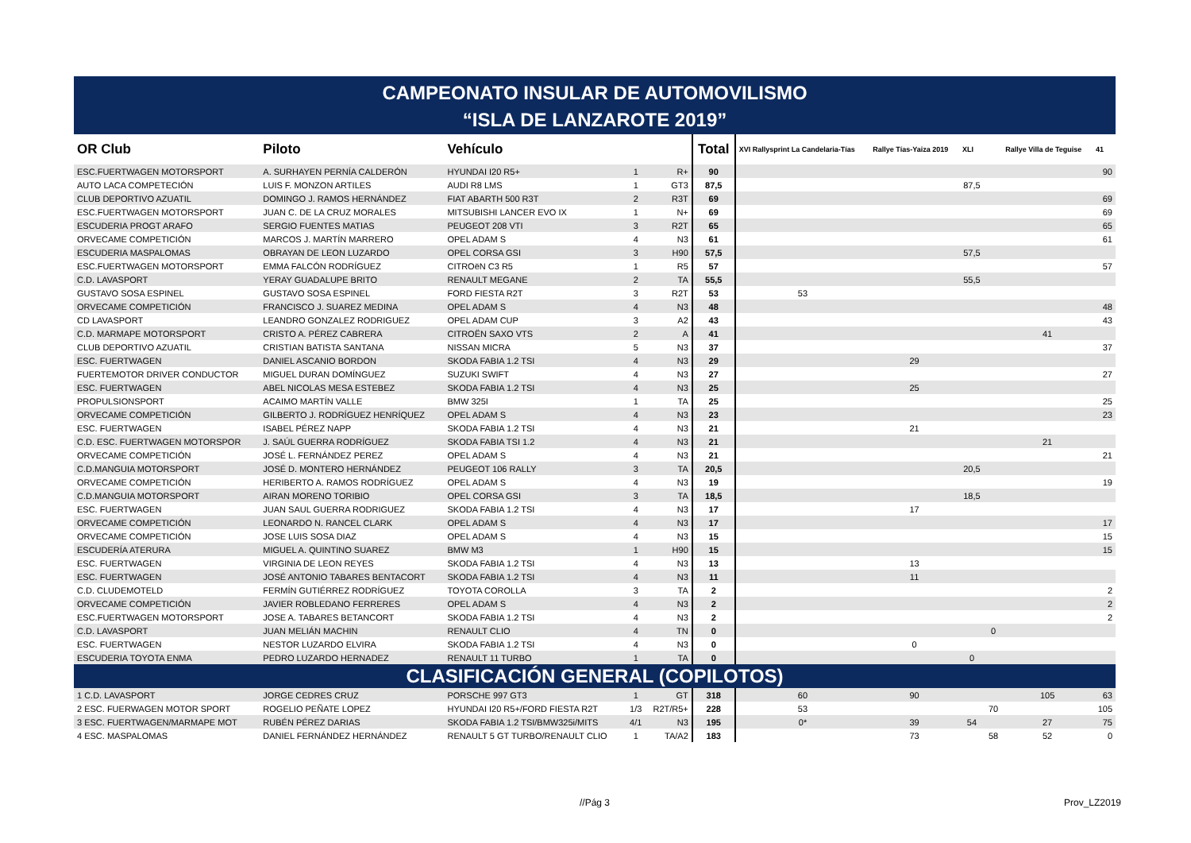CAMPEONATO INSULAR DE AUTOMOVILISMO
“ISLA DE LANZAROTE 2019”
| OR Club | Piloto | Vehículo | | | Total | XVI Rallysprint La Candelaria-Tías | Rallye Tías-Yaiza 2019 | XLI | | Rallye Villa de Teguise | 41 |
| --- | --- | --- | --- | --- | --- | --- | --- | --- | --- | --- | --- |
| ESC.FUERTWAGEN MOTORSPORT | A. SURHAYEN PERNÍA CALDERÓN | HYUNDAI I20 R5+ | 1 | R+ | 90 | | | | | | 90 |
| AUTO LACA COMPETECIÓN | LUIS F. MONZON ARTILES | AUDI R8 LMS | 1 | GT3 | 87,5 | | | 87,5 | | | |
| CLUB DEPORTIVO AZUATIL | DOMINGO J. RAMOS HERNÁNDEZ | FIAT ABARTH 500 R3T | 2 | R3T | 69 | | | | | | 69 |
| ESC.FUERTWAGEN MOTORSPORT | JUAN C. DE LA CRUZ MORALES | MITSUBISHI LANCER EVO IX | 1 | N+ | 69 | | | | | | 69 |
| ESCUDERIA PROGT ARAFO | SERGIO FUENTES MATIAS | PEUGEOT 208 VTI | 3 | R2T | 65 | | | | | | 65 |
| ORVECAME COMPETICIÓN | MARCOS J. MARTÍN MARRERO | OPEL ADAM S | 4 | N3 | 61 | | | | | | 61 |
| ESCUDERIA MASPALOMAS | OBRAYAN DE LEON LUZARDO | OPEL CORSA GSI | 3 | H90 | 57,5 | | | 57,5 | | | |
| ESC.FUERTWAGEN MOTORSPORT | EMMA FALCÓN RODRÍGUEZ | CITROëN C3 R5 | 1 | R5 | 57 | | | | | | 57 |
| C.D. LAVASPORT | YERAY GUADALUPE BRITO | RENAULT MEGANE | 2 | TA | 55,5 | | | 55,5 | | | |
| GUSTAVO SOSA ESPINEL | GUSTAVO SOSA ESPINEL | FORD FIESTA R2T | 3 | R2T | 53 | 53 | | | | | |
| ORVECAME COMPETICIÓN | FRANCISCO J. SUAREZ MEDINA | OPEL ADAM S | 4 | N3 | 48 | | | | | | 48 |
| CD LAVASPORT | LEANDRO GONZALEZ RODRIGUEZ | OPEL ADAM CUP | 3 | A2 | 43 | | | | | | 43 |
| C.D. MARMAPE MOTORSPORT | CRISTO A. PÉREZ CABRERA | CITROËN SAXO VTS | 2 | A | 41 | | | | | 41 | |
| CLUB DEPORTIVO AZUATIL | CRISTIAN BATISTA SANTANA | NISSAN MICRA | 5 | N3 | 37 | | | | | | 37 |
| ESC. FUERTWAGEN | DANIEL ASCANIO BORDON | SKODA FABIA 1.2 TSI | 4 | N3 | 29 | | 29 | | | | |
| FUERTEMOTOR DRIVER CONDUCTOR | MIGUEL DURAN DOMÍNGUEZ | SUZUKI SWIFT | 4 | N3 | 27 | | | | | | 27 |
| ESC. FUERTWAGEN | ABEL NICOLAS MESA ESTEBEZ | SKODA FABIA 1.2 TSI | 4 | N3 | 25 | | 25 | | | | |
| PROPULSIONSPORT | ACAIMO MARTÍN VALLE | BMW 325I | 1 | TA | 25 | | | | | | 25 |
| ORVECAME COMPETICIÓN | GILBERTO J. RODRÍGUEZ HENRÍQUEZ | OPEL ADAM S | 4 | N3 | 23 | | | | | | 23 |
| ESC. FUERTWAGEN | ISABEL PÉREZ NAPP | SKODA FABIA 1.2 TSI | 4 | N3 | 21 | | 21 | | | | |
| C.D. ESC. FUERTWAGEN MOTORSPOR | J. SAÚL GUERRA RODRÍGUEZ | SKODA FABIA TSI 1.2 | 4 | N3 | 21 | | | | | 21 | |
| ORVECAME COMPETICIÓN | JOSÉ L. FERNÁNDEZ PEREZ | OPEL ADAM S | 4 | N3 | 21 | | | | | | 21 |
| C.D.MANGUIA MOTORSPORT | JOSÉ D. MONTERO HERNÁNDEZ | PEUGEOT 106 RALLY | 3 | TA | 20,5 | | | 20,5 | | | |
| ORVECAME COMPETICIÓN | HERIBERTO A. RAMOS RODRÍGUEZ | OPEL ADAM S | 4 | N3 | 19 | | | | | | 19 |
| C.D.MANGUIA MOTORSPORT | AIRAN MORENO TORIBIO | OPEL CORSA GSI | 3 | TA | 18,5 | | | 18,5 | | | |
| ESC. FUERTWAGEN | JUAN SAUL GUERRA RODRIGUEZ | SKODA FABIA 1.2 TSI | 4 | N3 | 17 | | 17 | | | | |
| ORVECAME COMPETICIÓN | LEONARDO N. RANCEL CLARK | OPEL ADAM S | 4 | N3 | 17 | | | | | | 17 |
| ORVECAME COMPETICIÓN | JOSE LUIS SOSA DIAZ | OPEL ADAM S | 4 | N3 | 15 | | | | | | 15 |
| ESCUDERÍA ATERURA | MIGUEL A. QUINTINO SUAREZ | BMW M3 | 1 | H90 | 15 | | | | | | 15 |
| ESC. FUERTWAGEN | VIRGINIA DE LEON REYES | SKODA FABIA 1.2 TSI | 4 | N3 | 13 | | 13 | | | | |
| ESC. FUERTWAGEN | JOSÉ ANTONIO TABARES BENTACORT | SKODA FABIA 1.2 TSI | 4 | N3 | 11 | | 11 | | | | |
| C.D. CLUDEMOTELD | FERMÍN GUTIÉRREZ RODRÍGUEZ | TOYOTA COROLLA | 3 | TA | 2 | | | | | | 2 |
| ORVECAME COMPETICIÓN | JAVIER ROBLEDANO FERRERES | OPEL ADAM S | 4 | N3 | 2 | | | | | | 2 |
| ESC.FUERTWAGEN MOTORSPORT | JOSE A. TABARES BETANCORT | SKODA FABIA 1.2 TSI | 4 | N3 | 2 | | | | | | 2 |
| C.D. LAVASPORT | JUAN MELIÁN MACHIN | RENAULT CLIO | 4 | TN | 0 | | | | 0 | | |
| ESC. FUERTWAGEN | NESTOR LUZARDO ELVIRA | SKODA FABIA 1.2 TSI | 4 | N3 | 0 | | 0 | | | | |
| ESCUDERIA TOYOTA ENMA | PEDRO LUZARDO HERNADEZ | RENAULT 11 TURBO | 1 | TA | 0 | | | 0 | | | |
| CLASIFICACIÓN GENERAL (COPILOTOS) | | | | | | | | | | | |
| 1 C.D. LAVASPORT | JORGE CEDRES CRUZ | PORSCHE 997 GT3 | 1 | GT | 318 | 60 | 90 | | | 105 | 63 |
| 2 ESC. FUERWAGEN MOTOR SPORT | ROGELIO PEÑATE LOPEZ | HYUNDAI I20 R5+/FORD FIESTA R2T | 1/3 | R2T/R5+ | 228 | 53 | | | 70 | | 105 |
| 3 ESC. FUERTWAGEN/MARMAPE MOT | RUBÉN PÉREZ DARIAS | SKODA FABIA 1.2 TSI/BMW325i/MITS | 4/1 | N3 | 195 | 0* | 39 | 54 | | 27 | 75 |
| 4 ESC. MASPALOMAS | DANIEL FERNÁNDEZ HERNÁNDEZ | RENAULT 5 GT TURBO/RENAULT CLIO | 1 | TA/A2 | 183 | | 73 | | 58 | 52 | 0 |
//Pág 3 Prov_LZ2019